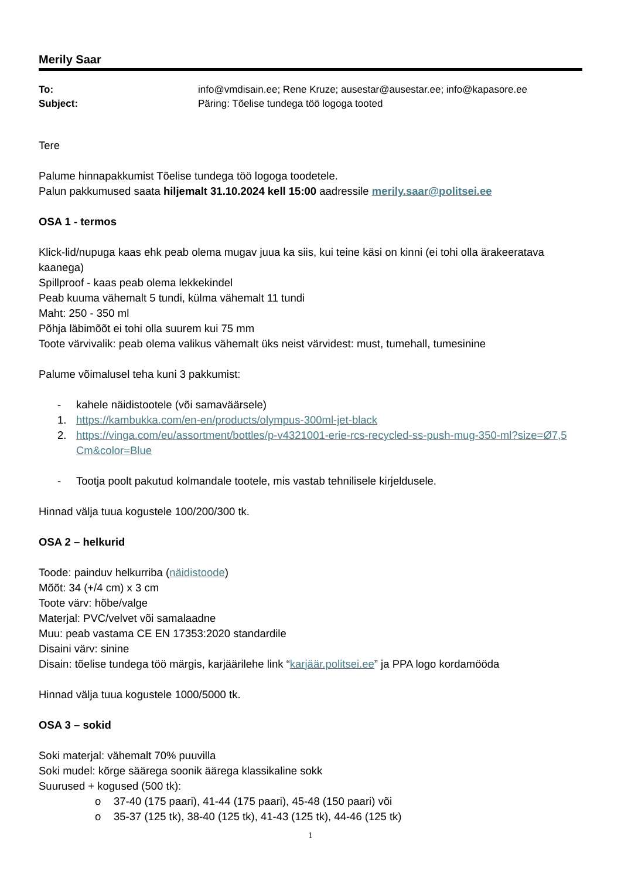Merily Saar
To: info@vmdisain.ee; Rene Kruze; ausestar@ausestar.ee; info@kapasore.ee Subject: Päring: Tõelise tundega töö logoga tooted
Tere
Palume hinnapakkumist Tõelise tundega töö logoga toodetele.
Palun pakkumused saata hiljemalt 31.10.2024 kell 15:00 aadressile merily.saar@politsei.ee
OSA 1 - termos
Klick-lid/nupuga kaas ehk peab olema mugav juua ka siis, kui teine käsi on kinni (ei tohi olla ärakeeratava kaanega)
Spillproof - kaas peab olema lekkekindel
Peab kuuma vähemalt 5 tundi, külma vähemalt 11 tundi
Maht: 250 - 350 ml
Põhja läbimõõt ei tohi olla suurem kui 75 mm
Toote värvivalik: peab olema valikus vähemalt üks neist värvidest: must, tumehall, tumesinine
Palume võimalusel teha kuni 3 pakkumist:
- kahele näidistootele (või samaväärsele)
1. https://kambukka.com/en-en/products/olympus-300ml-jet-black
2. https://vinga.com/eu/assortment/bottles/p-v4321001-erie-rcs-recycled-ss-push-mug-350-ml?size=Ø7,5 Cm&color=Blue
- Tootja poolt pakutud kolmandale tootele, mis vastab tehnilisele kirjeldusele.
Hinnad välja tuua kogustele 100/200/300 tk.
OSA 2 – helkurid
Toode: painduv helkurriba (näidistoode)
Mõõt: 34 (+/4 cm) x 3 cm
Toote värv: hõbe/valge
Materjal: PVC/velvet või samalaadne
Muu: peab vastama CE EN 17353:2020 standardile
Disaini värv: sinine
Disain: tõelise tundega töö märgis, karjäärilehe link “karjäär.politsei.ee” ja PPA logo kordamööda
Hinnad välja tuua kogustele 1000/5000 tk.
OSA 3 – sokid
Soki materjal: vähemalt 70% puuvilla
Soki mudel: kõrge säärega soonik äärega klassikaline sokk
Suurused + kogused (500 tk):
o 37-40 (175 paari), 41-44 (175 paari), 45-48 (150 paari) või
o 35-37 (125 tk), 38-40 (125 tk), 41-43 (125 tk), 44-46 (125 tk)
1